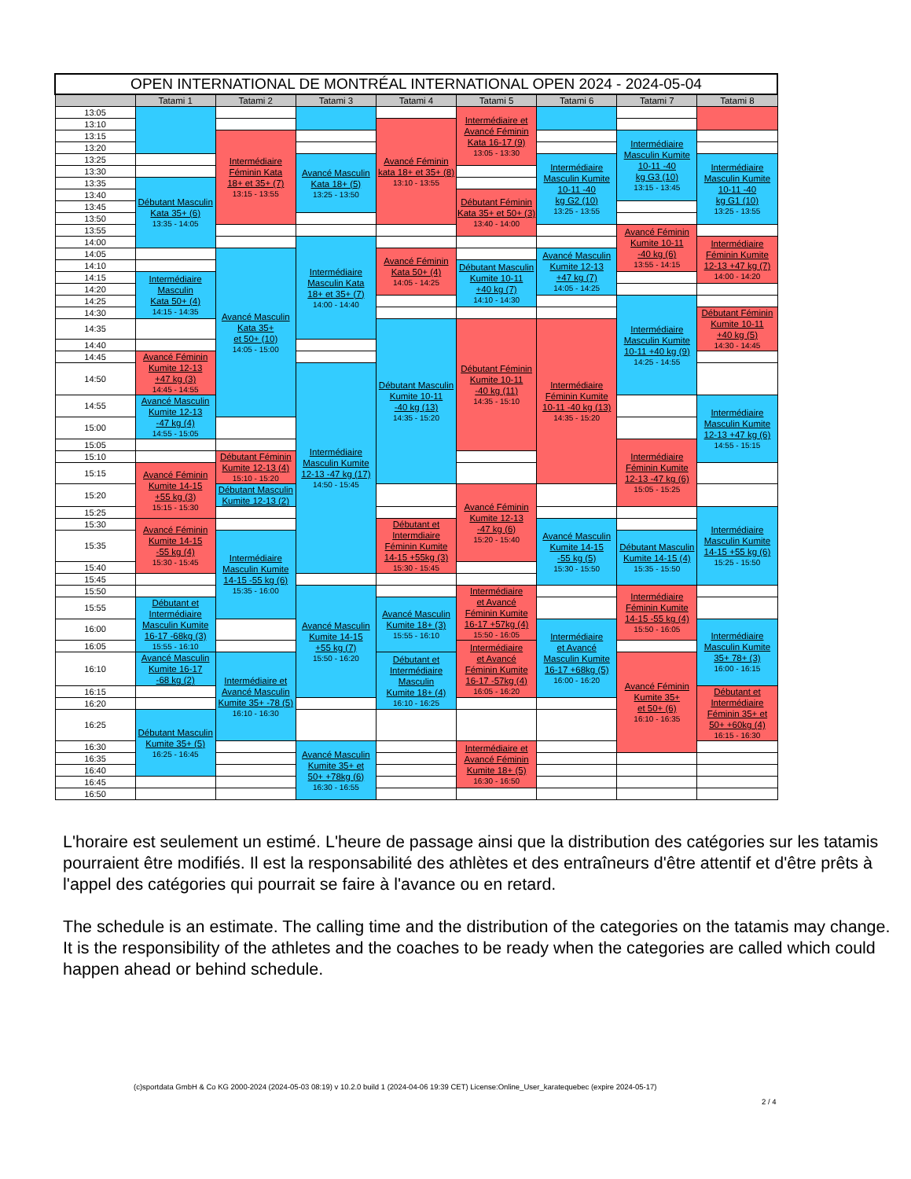| OPEN INTERNATIONAL DE MONTRÉAL INTERNATIONAL OPEN 2024 - 2024-05-04 | | | | | | | | |
| --- | --- | --- | --- | --- | --- | --- | --- | --- |
| | Tatami 1 | Tatami 2 | Tatami 3 | Tatami 4 | Tatami 5 | Tatami 6 | Tatami 7 | Tatami 8 |
| 13:05 | | | | | Intermédiaire et Avancé Féminin Kata 16-17 (9) 13:05 - 13:30 | | | |
| 13:10 | | | | Avancé Féminin kata 18+ et 35+ (8) 13:10 - 13:55 | | | | |
| 13:15 | | Intermédiaire Féminin Kata 18+ et 35+ (7) 13:15 - 13:55 | | | | | Intermédiaire Masculin Kumite 10-11 -40 kg G3 (10) 13:15 - 13:45 | |
| 13:20 | | | | | | | | |
| 13:25 | | | Avancé Masculin Kata 18+ (5) 13:25 - 13:50 | | | Intermédiaire Masculin Kumite 10-11 -40 kg G2 (10) 13:25 - 13:55 | | Intermédiaire Masculin Kumite 10-11 -40 kg G1 (10) 13:25 - 13:55 |
| 13:30 | | | | | | | | |
| 13:35 | Débutant Masculin Kata 35+ (6) 13:35 - 14:05 | | | | | | | |
| 13:40 | | | | | Débutant Féminin Kata 35+ et 50+ (3) 13:40 - 14:00 | | | |
| 13:45 | | | | | | | | |
| 13:50 | | | | | | | | |
| 13:55 | | | | | | | Avancé Féminin Kumite 10-11 -40 kg (6) 13:55 - 14:15 | |
| 14:00 | | | Intermédiaire Masculin Kata 18+ et 35+ (7) 14:00 - 14:40 | | | | | Intermédiaire Féminin Kumite 12-13 +47 kg (7) 14:00 - 14:20 |
| 14:05 | | Avancé Masculin Kata 35+ et 50+ (10) 14:05 - 15:00 | | Avancé Féminin Kata 50+ (4) 14:05 - 14:25 | | Avancé Masculin Kumite 12-13 +47 kg (7) 14:05 - 14:25 | | |
| 14:10 | | | | | Débutant Masculin Kumite 10-11 +40 kg (7) 14:10 - 14:30 | | | |
| 14:15 | Intermédiaire Masculin Kata 50+ (4) 14:15 - 14:35 | | | | | | | |
| 14:20 | | | | | | | | |
| 14:25 | | | | | | | Intermédiaire Masculin Kumite 10-11 +40 kg (9) 14:25 - 14:55 | |
| 14:30 | | | | | | | | Débutant Féminin Kumite 10-11 +40 kg (5) 14:30 - 14:45 |
| 14:35 | | | | Débutant Masculin Kumite 10-11 -40 kg (13) 14:35 - 15:20 | Débutant Féminin Kumite 10-11 -40 kg (11) 14:35 - 15:10 | Intermédiaire Féminin Kumite 10-11 -40 kg (13) 14:35 - 15:20 | | |
| 14:40 | | | | | | | | |
| 14:45 | Avancé Féminin Kumite 12-13 +47 kg (3) 14:45 - 14:55 | | | | | | | |
| 14:50 | | | Intermédiaire Masculin Kumite 12-13 -47 kg (17) 14:50 - 15:45 | | | | | |
| 14:55 | Avancé Masculin Kumite 12-13 -47 kg (4) 14:55 - 15:05 | | | | | | | Intermédiaire Masculin Kumite 12-13 +47 kg (6) 14:55 - 15:15 |
| 15:00 | | | | | | | | |
| 15:05 | | | | | | | Intermédiaire Féminin Kumite 12-13 -47 kg (6) 15:05 - 15:25 | |
| 15:10 | | Débutant Féminin Kumite 12-13 (4) 15:10 - 15:20 | | | | | | |
| 15:15 | Avancé Féminin Kumite 14-15 +55 kg (3) 15:15 - 15:30 | | | | | | | |
| 15:20 | | Débutant Masculin Kumite 12-13 (2) | | | Avancé Féminin Kumite 12-13 -47 kg (6) 15:20 - 15:40 | | | |
| 15:25 | | | | | | | | Intermédiaire Masculin Kumite 14-15 +55 kg (6) 15:25 - 15:50 |
| 15:30 | Avancé Féminin Kumite 14-15 -55 kg (4) 15:30 - 15:45 | | | Débutant et Intermdiaire Féminin Kumite 14-15 +55kg (3) 15:30 - 15:45 | | Avancé Masculin Kumite 14-15 -55 kg (5) 15:30 - 15:50 | | |
| 15:35 | | Intermédiaire Masculin Kumite 14-15 -55 kg (6) 15:35 - 16:00 | | | | | Débutant Masculin Kumite 14-15 (4) 15:35 - 15:50 | |
| 15:40 | | | | | | | | |
| 15:45 | | | | | | | | |
| 15:50 | | | Avancé Masculin Kumite 14-15 +55 kg (7) 15:50 - 16:20 | | Intermédiaire et Avancé Féminin Kumite 16-17 +57kg (4) 15:50 - 16:05 | | Intermédiaire Féminin Kumite 14-15 -55 kg (4) 15:50 - 16:05 | |
| 15:55 | Débutant et Intermédiaire Masculin Kumite 16-17 -68kg (3) 15:55 - 16:10 | | | Avancé Masculin Kumite 18+ (3) 15:55 - 16:10 | | | | |
| 16:00 | | | | | | Intermédiaire et Avancé Masculin Kumite 16-17 +68kg (5) 16:00 - 16:20 | | Intermédiaire Masculin Kumite 35+ 78+ (3) 16:00 - 16:15 |
| 16:05 | | | | | Intermédiaire et Avancé Féminin Kumite 16-17 -57kg (4) 16:05 - 16:20 | | | |
| 16:10 | Avancé Masculin Kumite 16-17 -68 kg (2) | Intermédiaire et Avancé Masculin Kumite 35+ -78 (5) 16:10 - 16:30 | | Débutant et Intermédiaire Masculin Kumite 18+ (4) 16:10 - 16:25 | | | Avancé Féminin Kumite 35+ et 50+ (6) 16:10 - 16:35 | |
| 16:15 | | | | | | | | Débutant et Intermédiaire Féminin 35+ et 50+ +60kg (4) 16:15 - 16:30 |
| 16:20 | | | | | | | | |
| 16:25 | Débutant Masculin Kumite 35+ (5) 16:25 - 16:45 | | | | | | | |
| 16:30 | | | Avancé Masculin Kumite 35+ et 50+ +78kg (6) 16:30 - 16:55 | | Intermédiaire et Avancé Féminin Kumite 18+ (5) 16:30 - 16:50 | | | |
| 16:35 | | | | | | | | |
| 16:40 | | | | | | | | |
| 16:45 | | | | | | | | |
| 16:50 | | | | | | | | |
L'horaire est seulement un estimé. L'heure de passage ainsi que la distribution des catégories sur les tatamis pourraient être modifiés. Il est la responsabilité des athlètes et des entraîneurs d'être attentif et d'être prêts à l'appel des catégories qui pourrait se faire à l'avance ou en retard.
The schedule is an estimate. The calling time and the distribution of the categories on the tatamis may change. It is the responsibility of the athletes and the coaches to be ready when the categories are called which could happen ahead or behind schedule.
(c)sportdata GmbH & Co KG 2000-2024 (2024-05-03 08:19) v 10.2.0 build 1 (2024-04-06 19:39 CET) License:Online_User_karatequebec (expire 2024-05-17)
2 / 4